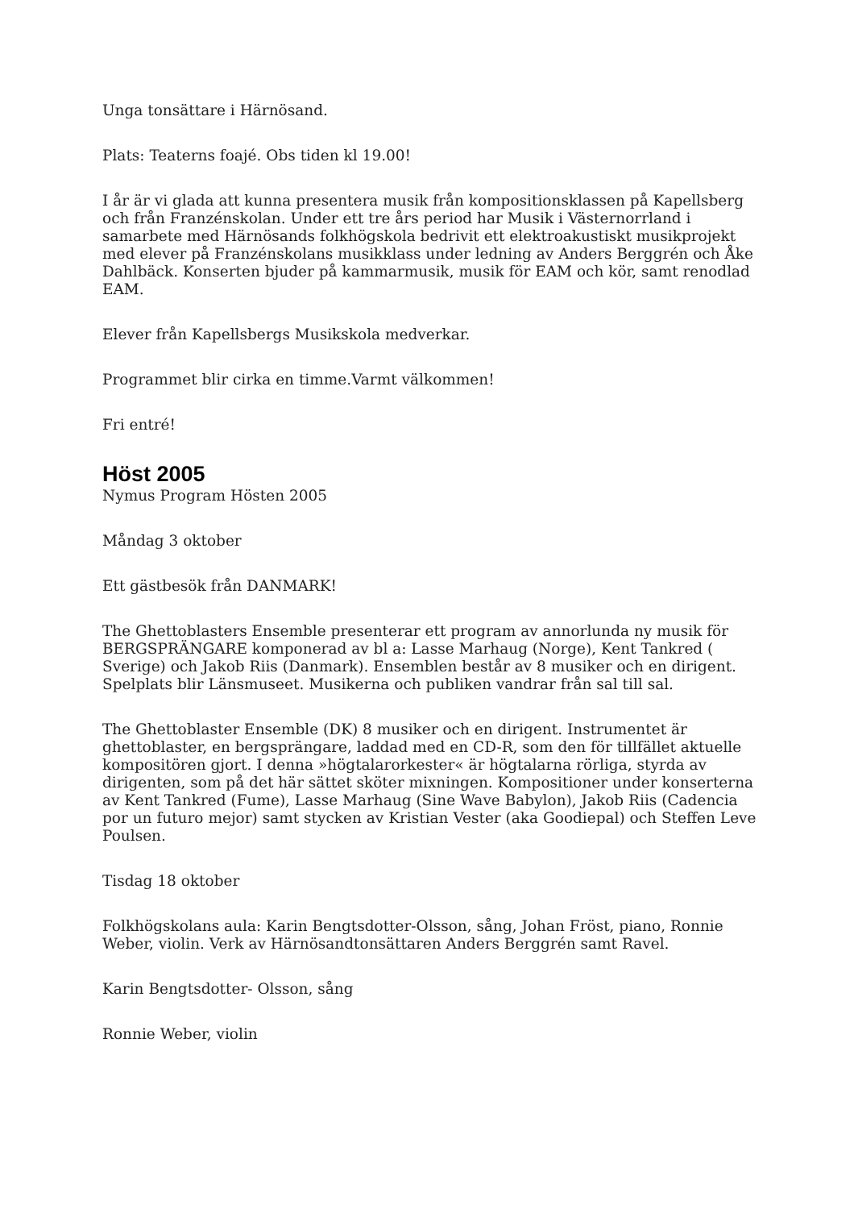Unga tonsättare i Härnösand.
Plats: Teaterns foajé. Obs tiden kl 19.00!
I år är vi glada att kunna presentera musik från kompositionsklassen på Kapellsberg och från Franzénskolan. Under ett tre års period har Musik i Västernorrland i samarbete med Härnösands folkhögskola bedrivit ett elektroakustiskt musikprojekt med elever på Franzénskolans musikklass under ledning av Anders Berggrén och Åke Dahlbäck. Konserten bjuder på kammarmusik, musik för EAM och kör, samt renodlad EAM.
Elever från Kapellsbergs Musikskola medverkar.
Programmet blir cirka en timme.Varmt välkommen!
Fri entré!
Höst 2005
Nymus Program Hösten 2005
Måndag 3 oktober
Ett gästbesök från DANMARK!
The Ghettoblasters Ensemble presenterar ett program av annorlunda ny musik för BERGSPRÄNGARE komponerad av bl a: Lasse Marhaug (Norge), Kent Tankred ( Sverige) och Jakob Riis (Danmark). Ensemblen består av 8 musiker och en dirigent. Spelplats blir Länsmuseet. Musikerna och publiken vandrar från sal till sal.
The Ghettoblaster Ensemble (DK) 8 musiker och en dirigent. Instrumentet är ghettoblaster, en bergsprängare, laddad med en CD-R, som den för tillfället aktuelle kompositören gjort. I denna »högtalarorkester« är högtalarna rörliga, styrda av dirigenten, som på det här sättet sköter mixningen. Kompositioner under konserterna av Kent Tankred (Fume), Lasse Marhaug (Sine Wave Babylon), Jakob Riis (Cadencia por un futuro mejor) samt stycken av Kristian Vester (aka Goodiepal) och Steffen Leve Poulsen.
Tisdag 18 oktober
Folkhögskolans aula: Karin Bengtsdotter-Olsson, sång, Johan Fröst, piano, Ronnie Weber, violin. Verk av Härnösandtonsättaren Anders Berggrén samt Ravel.
Karin Bengtsdotter- Olsson, sång
Ronnie Weber, violin